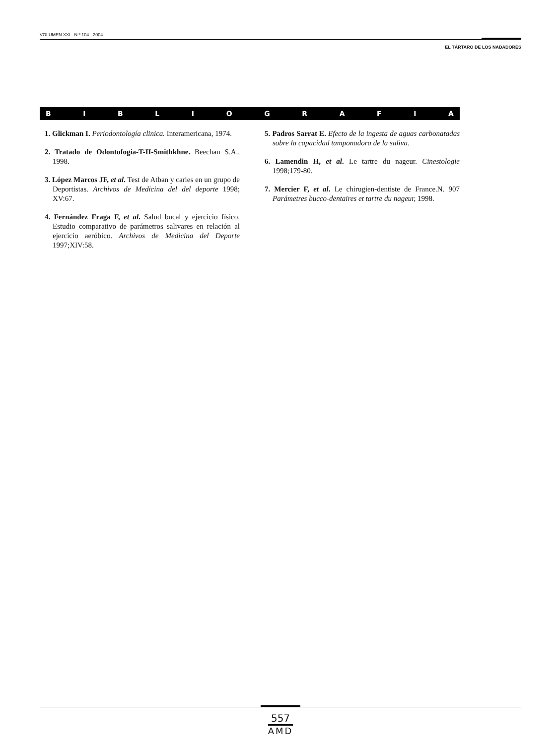VOLUMEN XXI - N.º 104 - 2004
EL TÁRTARO DE LOS NADADORES
BIBLIOGRAFIA
1. Glickman I. Periodontología clinica. Interamericana, 1974.
2. Tratado de Odontofogía-T-II-Smithkhne. Beechan S.A., 1998.
3. López Marcos JF, et al. Test de Atban y caries en un grupo de Deportistas. Archivos de Medicina del del deporte 1998; XV:67.
4. Fernández Fraga F, et al. Salud bucal y ejercicio físico. Estudio comparativo de parámetros salivares en relación al ejercicio aeróbico. Archivos de Medicina del Deporte 1997;XIV:58.
5. Padros Sarrat E. Efecto de la ingesta de aguas carbonatadas sobre la capacidad tamponadora de la saliva.
6. Lamendin H, et al. Le tartre du nageur. Cinestologie 1998;179-80.
7. Mercier F, et al. Le chirugien-dentiste de France.N. 907 Parámetres bucco-dentaires et tartre du nageur, 1998.
557
AMD